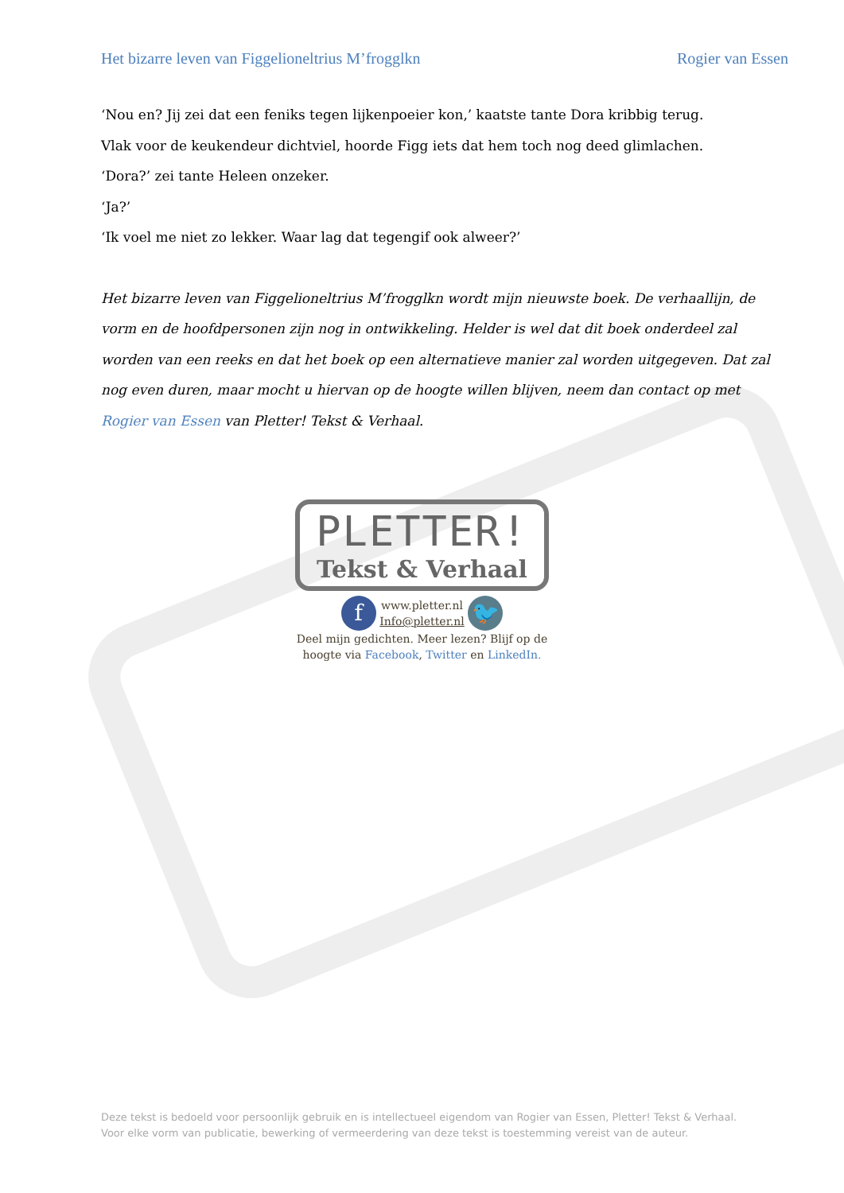Het bizarre leven van Figgelioneltrius M’frogglkn Rogier van Essen
‘Nou en? Jij zei dat een feniks tegen lijkenpoeier kon,’ kaatste tante Dora kribbig terug.
Vlak voor de keukendeur dichtviel, hoorde Figg iets dat hem toch nog deed glimlachen.
‘Dora?’ zei tante Heleen onzeker.
‘Ja?’
‘Ik voel me niet zo lekker. Waar lag dat tegengif ook alweer?’
Het bizarre leven van Figgelioneltrius M’frogglkn wordt mijn nieuwste boek. De verhaallijn, de vorm en de hoofdpersonen zijn nog in ontwikkeling. Helder is wel dat dit boek onderdeel zal worden van een reeks en dat het boek op een alternatieve manier zal worden uitgegeven. Dat zal nog even duren, maar mocht u hiervan op de hoogte willen blijven, neem dan contact op met Rogier van Essen van Pletter! Tekst & Verhaal.
PLETTER!
Tekst & Verhaal
f www.pletter.nl
Info@pletter.nl 🐦
Deel mijn gedichten. Meer lezen? Blijf op de
hoogte via Facebook, Twitter en LinkedIn.
Deze tekst is bedoeld voor persoonlijk gebruik en is intellectueel eigendom van Rogier van Essen, Pletter! Tekst & Verhaal.
Voor elke vorm van publicatie, bewerking of vermeerdering van deze tekst is toestemming vereist van de auteur.